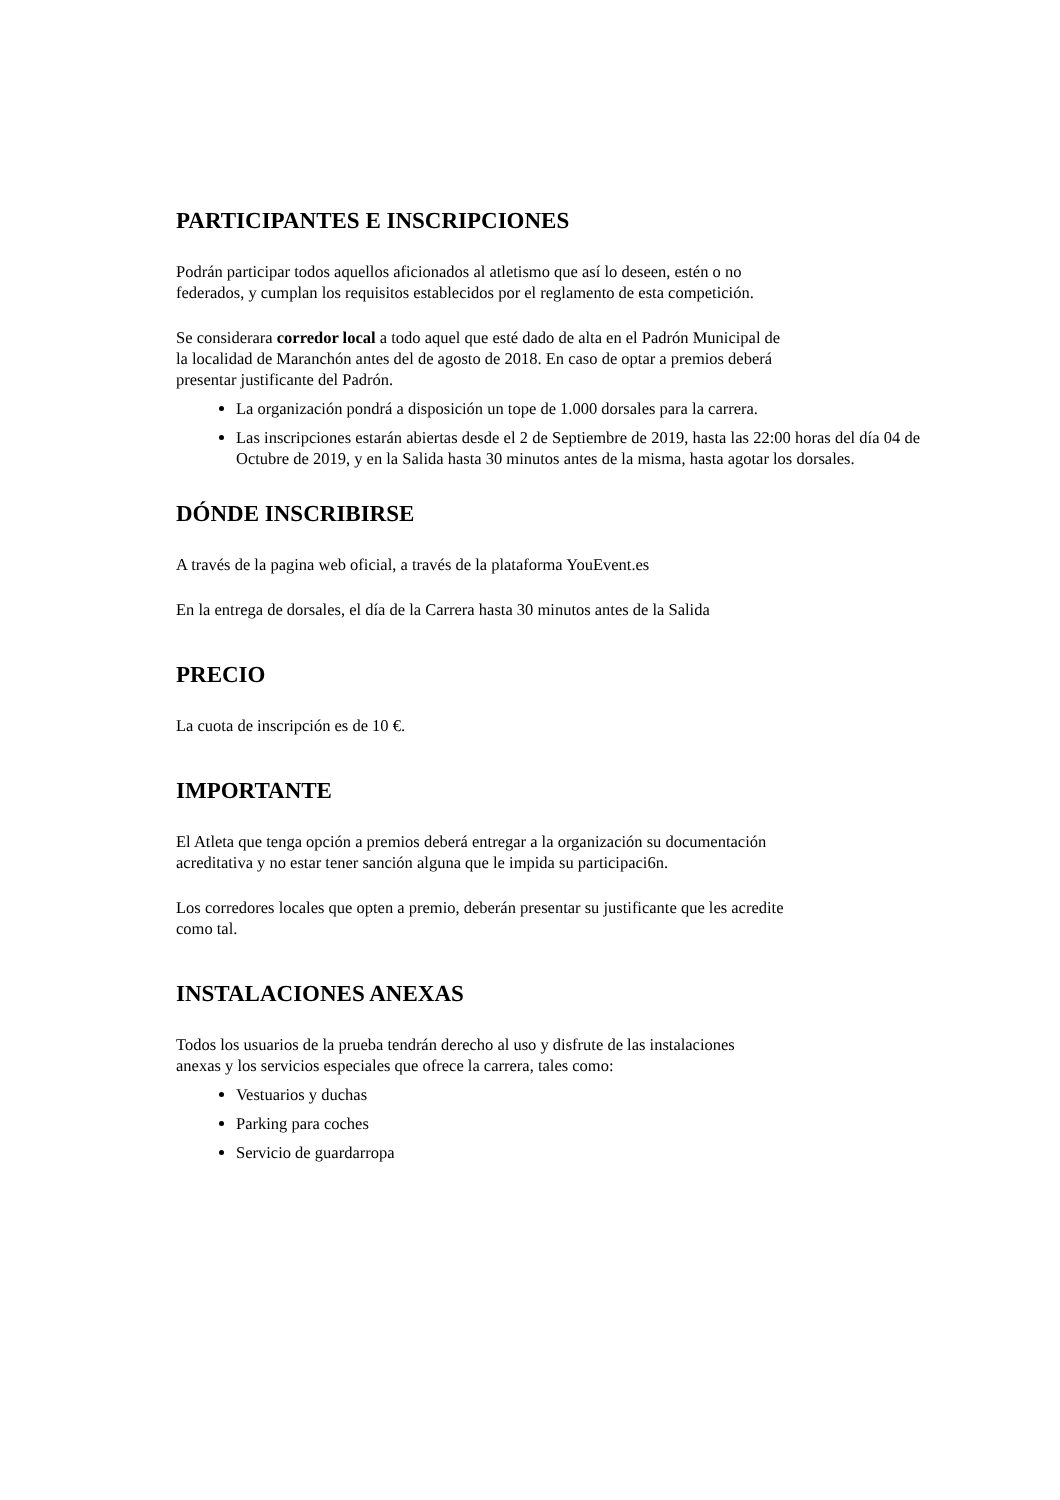PARTICIPANTES E INSCRIPCIONES
Podrán participar todos aquellos aficionados al atletismo que así lo deseen, estén o no
federados, y cumplan los requisitos establecidos por el reglamento de esta competición.
Se considerara corredor local a todo aquel que esté dado de alta en el Padrón Municipal de
la localidad de Maranchón antes del de agosto de 2018. En caso de optar a premios deberá
presentar justificante del Padrón.
La organización pondrá a disposición un tope de 1.000 dorsales para la carrera.
Las inscripciones estarán abiertas desde el 2 de Septiembre de 2019, hasta las 22:00 horas del día 04 de Octubre de 2019, y en la Salida hasta 30 minutos antes de la misma, hasta agotar los dorsales.
DÓNDE INSCRIBIRSE
A través de la pagina web oficial, a través de la plataforma YouEvent.es
En la entrega de dorsales, el día de la Carrera hasta 30 minutos antes de la Salida
PRECIO
La cuota de inscripción es de 10 €.
IMPORTANTE
El Atleta que tenga opción a premios deberá entregar a la organización su documentación
acreditativa y no estar tener sanción alguna que le impida su participaci6n.
Los corredores locales que opten a premio, deberán presentar su justificante que les acredite
como tal.
INSTALACIONES ANEXAS
Todos los usuarios de la prueba tendrán derecho al uso y disfrute de las instalaciones
anexas y los servicios especiales que ofrece la carrera, tales como:
Vestuarios y duchas
Parking para coches
Servicio de guardarropa